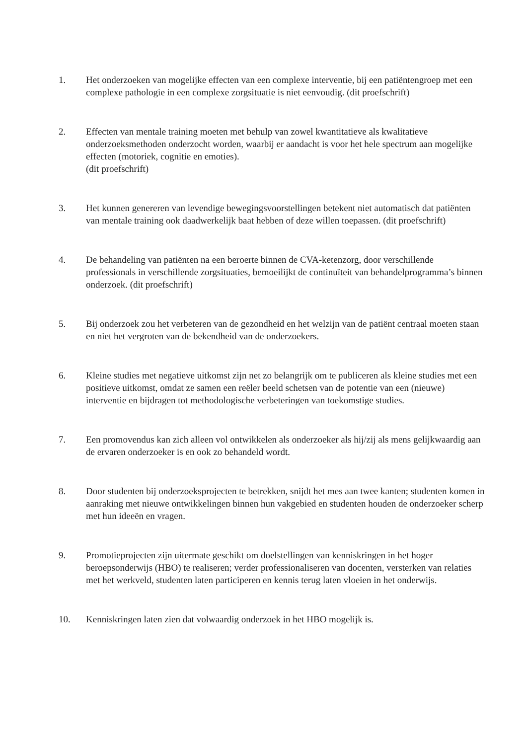1. Het onderzoeken van mogelijke effecten van een complexe interventie, bij een patiëntengroep met een complexe pathologie in een complexe zorgsituatie is niet eenvoudig. (dit proefschrift)
2. Effecten van mentale training moeten met behulp van zowel kwantitatieve als kwalitatieve onderzoeksmethoden onderzocht worden, waarbij er aandacht is voor het hele spectrum aan mogelijke effecten (motoriek, cognitie en emoties).
(dit proefschrift)
3. Het kunnen genereren van levendige bewegingsvoorstellingen betekent niet automatisch dat patiënten van mentale training ook daadwerkelijk baat hebben of deze willen toepassen. (dit proefschrift)
4. De behandeling van patiënten na een beroerte binnen de CVA-ketenzorg, door verschillende professionals in verschillende zorgsituaties, bemoeilijkt de continuïteit van behandelprogramma’s binnen onderzoek. (dit proefschrift)
5. Bij onderzoek zou het verbeteren van de gezondheid en het welzijn van de patiënt centraal moeten staan en niet het vergroten van de bekendheid van de onderzoekers.
6. Kleine studies met negatieve uitkomst zijn net zo belangrijk om te publiceren als kleine studies met een positieve uitkomst, omdat ze samen een reëler beeld schetsen van de potentie van een (nieuwe) interventie en bijdragen tot methodologische verbeteringen van toekomstige studies.
7. Een promovendus kan zich alleen vol ontwikkelen als onderzoeker als hij/zij als mens gelijkwaardig aan de ervaren onderzoeker is en ook zo behandeld wordt.
8. Door studenten bij onderzoeksprojecten te betrekken, snijdt het mes aan twee kanten; studenten komen in aanraking met nieuwe ontwikkelingen binnen hun vakgebied en studenten houden de onderzoeker scherp met hun ideeën en vragen.
9. Promotieprojecten zijn uitermate geschikt om doelstellingen van kenniskringen in het hoger beroepsonderwijs (HBO) te realiseren; verder professionaliseren van docenten, versterken van relaties met het werkveld, studenten laten participeren en kennis terug laten vloeien in het onderwijs.
10. Kenniskringen laten zien dat volwaardig onderzoek in het HBO mogelijk is.